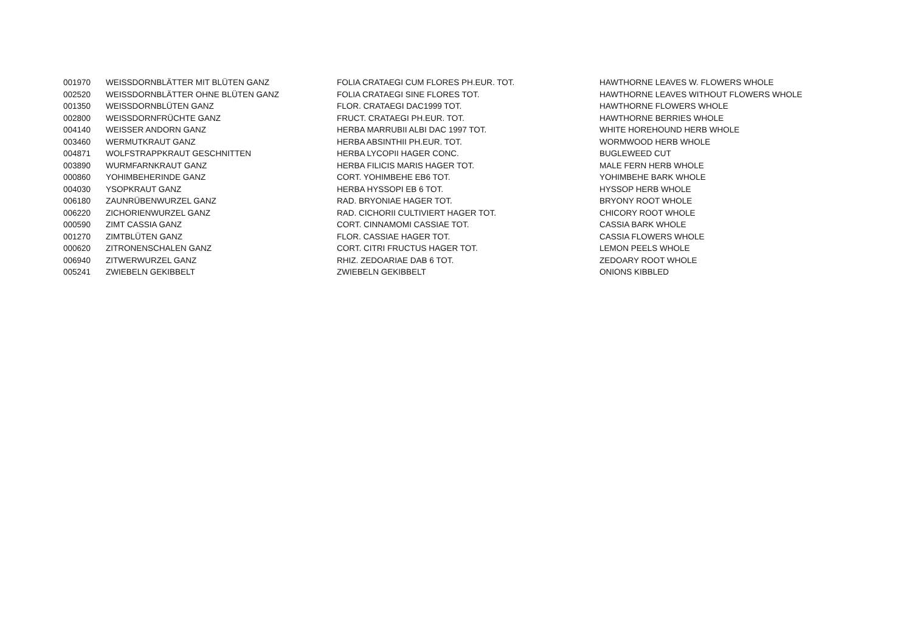| 001970 | WEISSDORNBLÄTTER MIT BLÜTEN GANZ | FOLIA CRATAEGI CUM FLORES PH.EUR. TOT. | HAWTHORNE LEAVES W. FLOWERS WHOLE |
| 002520 | WEISSDORNBLÄTTER OHNE BLÜTEN GANZ | FOLIA CRATAEGI SINE FLORES TOT. | HAWTHORNE LEAVES WITHOUT FLOWERS WHOLE |
| 001350 | WEISSDORNBLÜTEN GANZ | FLOR. CRATAEGI DAC1999 TOT. | HAWTHORNE FLOWERS WHOLE |
| 002800 | WEISSDORNFRÜCHTE GANZ | FRUCT. CRATAEGI PH.EUR. TOT. | HAWTHORNE BERRIES WHOLE |
| 004140 | WEISSER ANDORN GANZ | HERBA MARRUBII ALBI DAC 1997 TOT. | WHITE HOREHOUND HERB WHOLE |
| 003460 | WERMUTKRAUT GANZ | HERBA ABSINTHII PH.EUR. TOT. | WORMWOOD HERB WHOLE |
| 004871 | WOLFSTRAPPKRAUT GESCHNITTEN | HERBA LYCOPII HAGER CONC. | BUGLEWEED CUT |
| 003890 | WURMFARNKRAUT GANZ | HERBA FILICIS MARIS HAGER TOT. | MALE FERN HERB WHOLE |
| 000860 | YOHIMBEHERINDE GANZ | CORT. YOHIMBEHE EB6 TOT. | YOHIMBEHE BARK WHOLE |
| 004030 | YSOPKRAUT GANZ | HERBA HYSSOPI EB 6 TOT. | HYSSOP HERB WHOLE |
| 006180 | ZAUNRÜBENWURZEL GANZ | RAD. BRYONIAE HAGER TOT. | BRYONY ROOT WHOLE |
| 006220 | ZICHORIENWURZEL GANZ | RAD. CICHORII CULTIVIERT HAGER TOT. | CHICORY ROOT WHOLE |
| 000590 | ZIMT CASSIA GANZ | CORT. CINNAMOMI CASSIAE TOT. | CASSIA BARK WHOLE |
| 001270 | ZIMTBLÜTEN GANZ | FLOR. CASSIAE HAGER TOT. | CASSIA FLOWERS WHOLE |
| 000620 | ZITRONENSCHALEN GANZ | CORT. CITRI FRUCTUS HAGER TOT. | LEMON PEELS WHOLE |
| 006940 | ZITWERWURZEL GANZ | RHIZ. ZEDOARIAE DAB 6 TOT. | ZEDOARY ROOT WHOLE |
| 005241 | ZWIEBELN GEKIBBELT | ZWIEBELN GEKIBBELT | ONIONS KIBBLED |